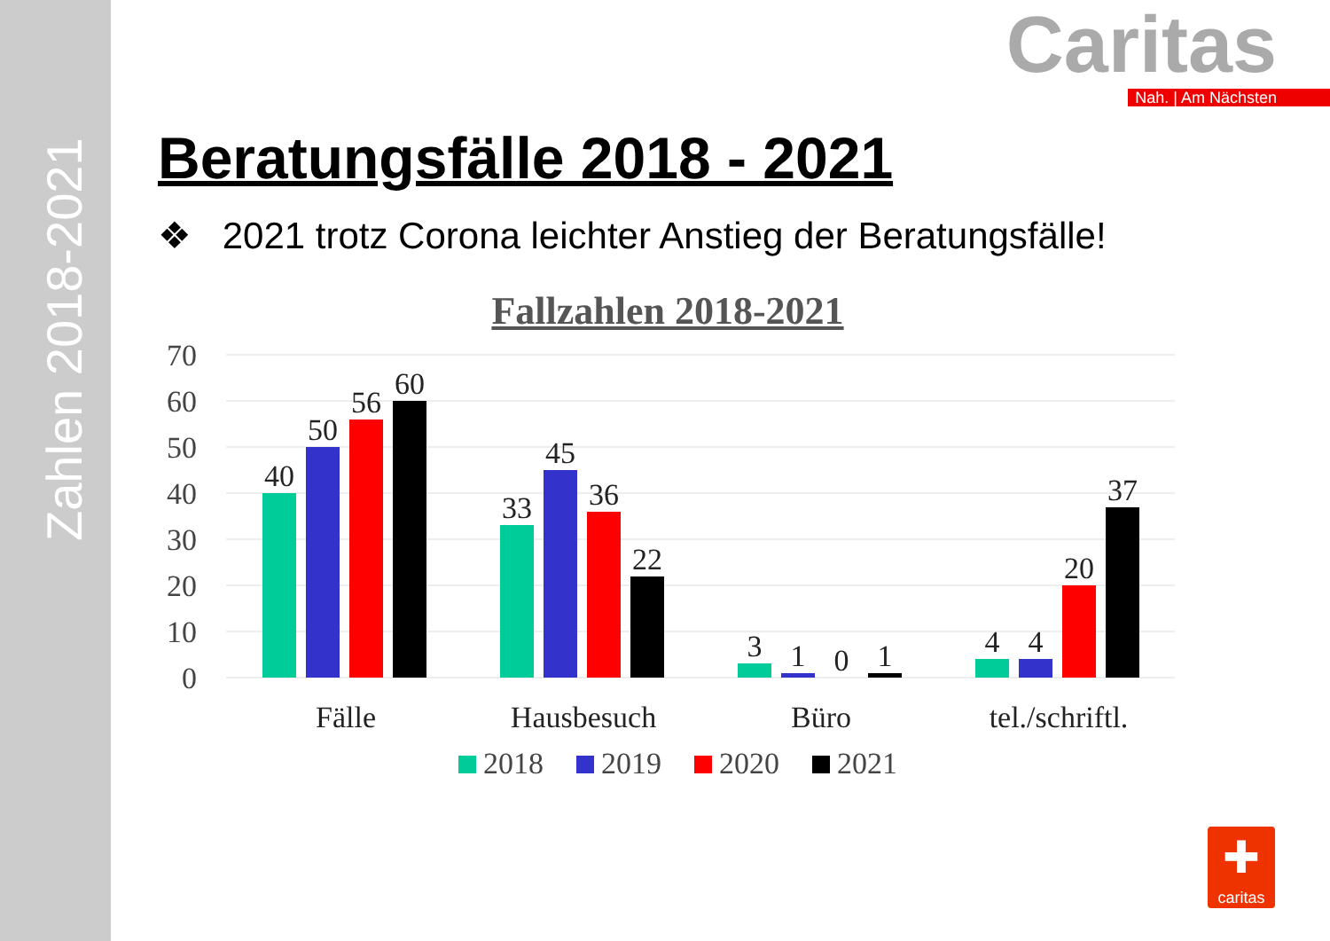Zahlen 2018-2021
Caritas
Nah. | Am Nächsten
Beratungsfälle 2018 - 2021
❖ 2021 trotz Corona leichter Anstieg der Beratungsfälle!
Fallzahlen 2018-2021
70
60
50
40
30
20
10
0
40
50
56
60
33
45
36
22
3
1
0
1
4
4
20
37
Fälle
Hausbesuch
Büro
tel./schriftl.
2018
2019
2020
2021
✚
caritas